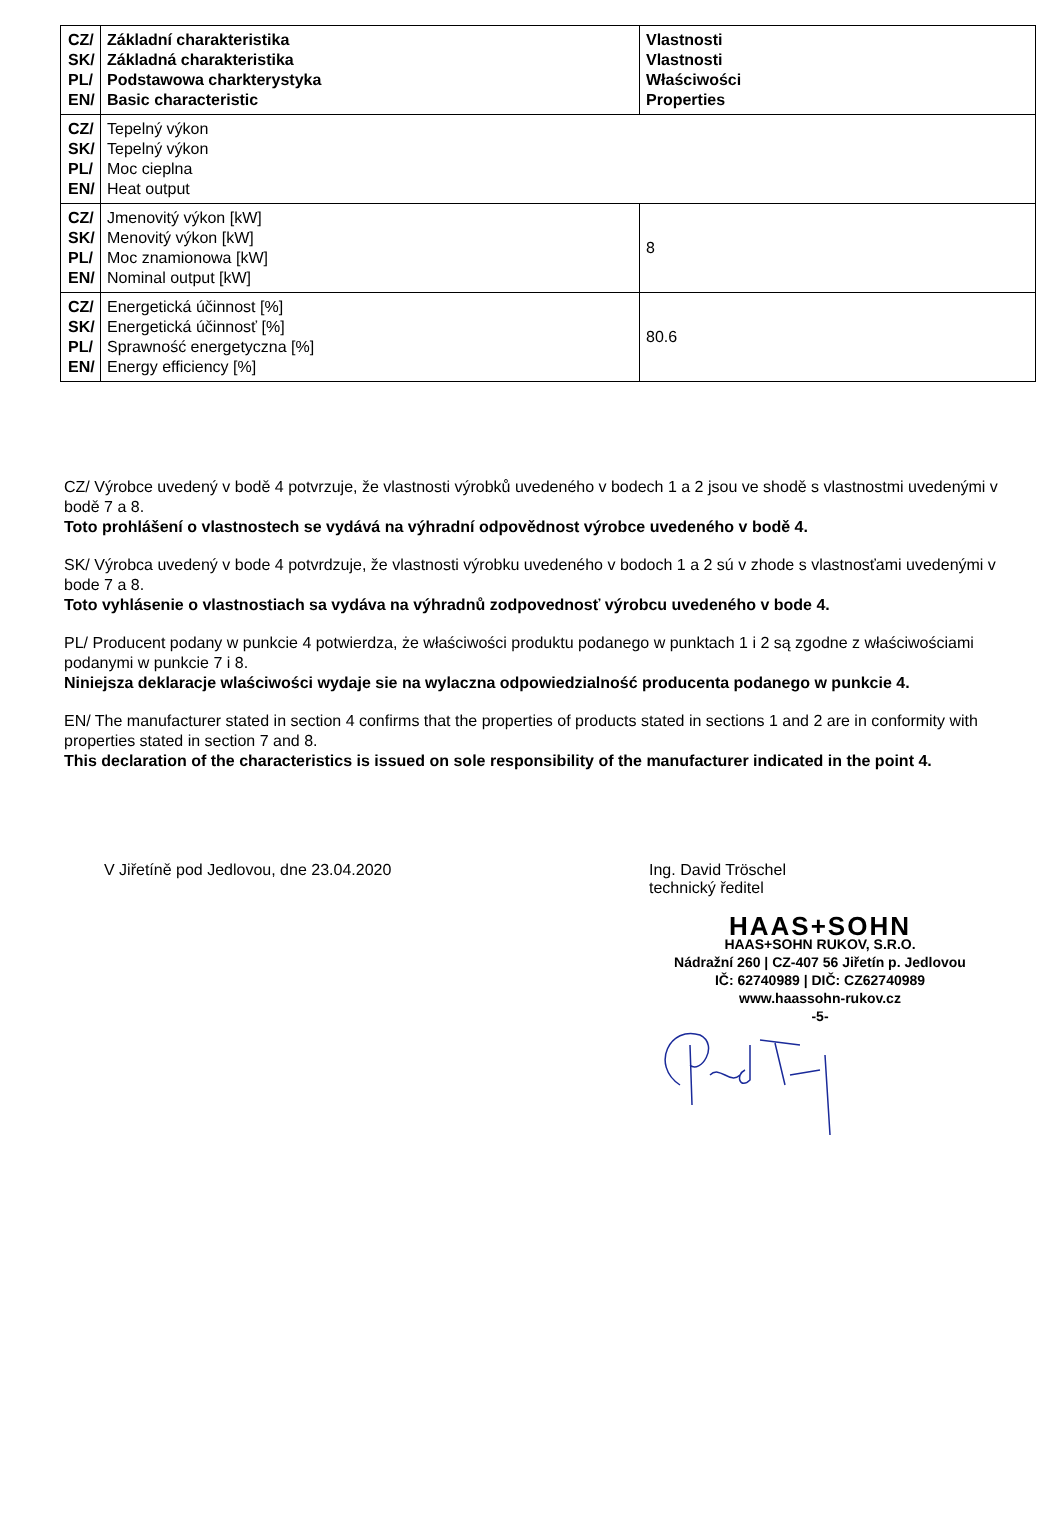| CZ/ SK/ PL/ EN/ | Základní charakteristika Základná charakteristika Podstawowa charkterystyka Basic characteristic | Vlastnosti Vlastnosti Właściwości Properties |
| CZ/ SK/ PL/ EN/ | Tepelný výkon Tepelný výkon Moc cieplna Heat output | |
| CZ/ SK/ PL/ EN/ | Jmenovitý výkon [kW] Menovitý výkon [kW] Moc znamionowa [kW] Nominal output [kW] | 8 |
| CZ/ SK/ PL/ EN/ | Energetická účinnost [%] Energetická účinnosť [%] Sprawność energetyczna [%] Energy efficiency [%] | 80.6 |
CZ/ Výrobce uvedený v bodě 4 potvrzuje, že vlastnosti výrobků uvedeného v bodech 1 a 2 jsou ve shodě s vlastnostmi uvedenými v bodě 7 a 8.
Toto prohlášení o vlastnostech se vydává na výhradní odpovědnost výrobce uvedeného v bodě 4.
SK/ Výrobca uvedený v bode 4 potvrdzuje, že vlastnosti výrobku uvedeného v bodoch 1 a 2 sú v zhode s vlastnosťami uvedenými v bode 7 a 8.
Toto vyhlásenie o vlastnostiach sa vydáva na výhradnů zodpovednosť výrobcu uvedeného v bode 4.
PL/ Producent podany w punkcie 4 potwierdza, że właściwości produktu podanego w punktach 1 i 2 są zgodne z właściwościami podanymi w punkcie 7 i 8.
Niniejsza deklaracje wlaściwości wydaje sie na wylaczna odpowiedzialność producenta podanego w punkcie 4.
EN/ The manufacturer stated in section 4 confirms that the properties of products stated in sections 1 and 2 are in conformity with properties stated in section 7 and 8.
This declaration of the characteristics is issued on sole responsibility of the manufacturer indicated in the point 4.
V Jiřetíně pod Jedlovou, dne 23.04.2020 Ing. David Tröschel
technický ředitel
HAAS+SOHN
HAAS+SOHN RUKOV, S.R.O.
Nádražní 260 | CZ-407 56 Jiřetín p. Jedlovou
IČ: 62740989 | DIČ: CZ62740989
www.haassohn-rukov.cz
-5-